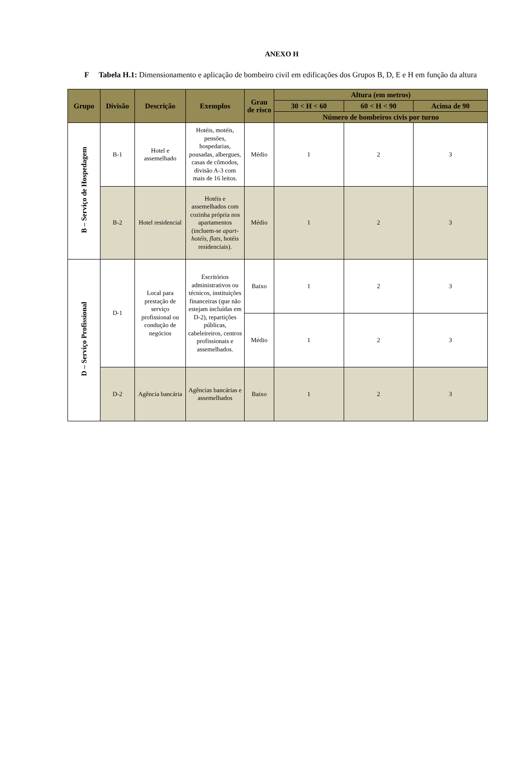ANEXO H
F Tabela H.1: Dimensionamento e aplicação de bombeiro civil em edificações dos Grupos B, D, E e H em função da altura
| Grupo | Divisão | Descrição | Exemplos | Grau de risco | Altura (em metros) | | |
| --- | --- | --- | --- | --- | --- | --- | --- |
| | | | | | 30 < H < 60 | 60 < H < 90 | Acima de 90 |
| | | | | | Número de bombeiros civis por turno | | |
| B – Serviço de Hospedagem | B-1 | Hotel e assemelhado | Hotéis, motéis, pensões, hospedarias, pousadas, albergues, casas de cômodos, divisão A-3 com mais de 16 leitos. | Médio | 1 | 2 | 3 |
| | B-2 | Hotel residencial | Hotéis e assemelhados com cozinha própria nos apartamentos (incluem-se apart-hotéis , flats , hotéis residenciais). | Médio | 1 | 2 | 3 |
| D – Serviço Profissional | D-1 | Local para prestação de serviço profissional ou condução de negócios | Escritórios administrativos ou técnicos, instituições financeiras (que não estejam incluídas em D-2), repartições públicas, cabeleireiros, centros profissionais e assemelhados. | Baixo | 1 | 2 | 3 |
| | | | | Médio | 1 | 2 | 3 |
| | D-2 | Agência bancária | Agências bancárias e assemelhados | Baixo | 1 | 2 | 3 |